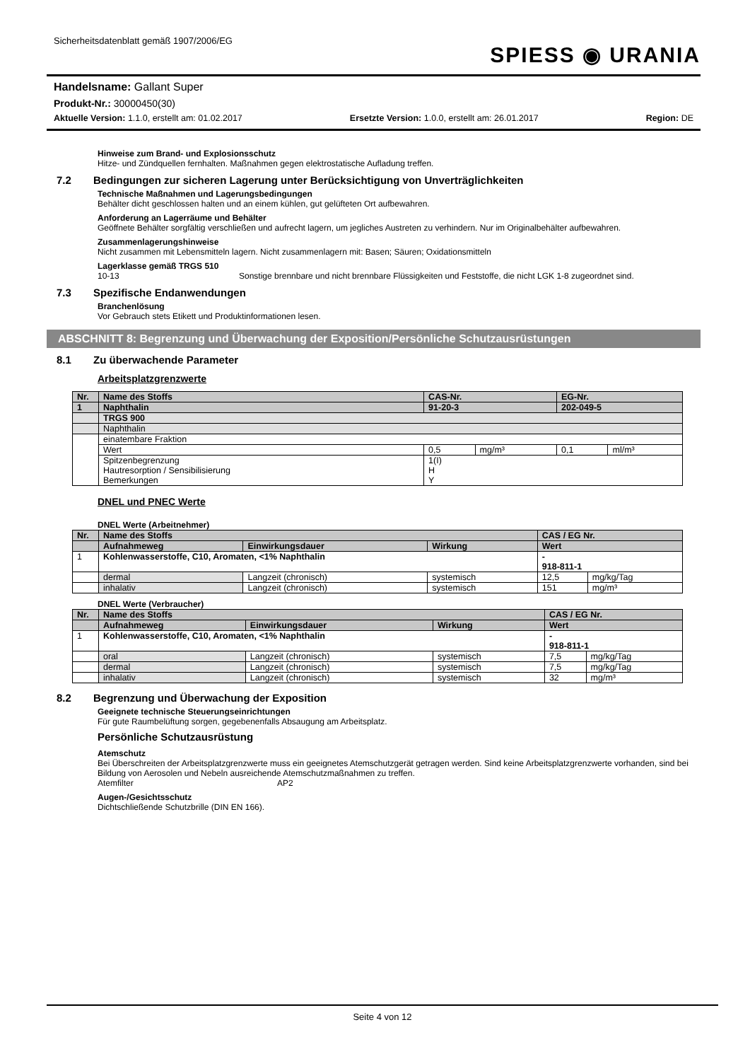Sicherheitsdatenblatt gemäß 1907/2006/EG
SPIESS ◉ URANIA
Handelsname: Gallant Super
Produkt-Nr.: 30000450(30)
Aktuelle Version: 1.1.0, erstellt am: 01.02.2017 Ersetzte Version: 1.0.0, erstellt am: 26.01.2017 Region: DE
Hinweise zum Brand- und Explosionsschutz
Hitze- und Zündquellen fernhalten. Maßnahmen gegen elektrostatische Aufladung treffen.
7.2 Bedingungen zur sicheren Lagerung unter Berücksichtigung von Unverträglichkeiten
Technische Maßnahmen und Lagerungsbedingungen
Behälter dicht geschlossen halten und an einem kühlen, gut gelüfteten Ort aufbewahren.
Anforderung an Lagerräume und Behälter
Geöffnete Behälter sorgfältig verschließen und aufrecht lagern, um jegliches Austreten zu verhindern. Nur im Originalbehälter aufbewahren.
Zusammenlagerungshinweise
Nicht zusammen mit Lebensmitteln lagern. Nicht zusammenlagern mit: Basen; Säuren; Oxidationsmitteln
Lagerklasse gemäß TRGS 510
10-13 Sonstige brennbare und nicht brennbare Flüssigkeiten und Feststoffe, die nicht LGK 1-8 zugeordnet sind.
7.3 Spezifische Endanwendungen
Branchenlösung
Vor Gebrauch stets Etikett und Produktinformationen lesen.
ABSCHNITT 8: Begrenzung und Überwachung der Exposition/Persönliche Schutzausrüstungen
8.1 Zu überwachende Parameter
Arbeitsplatzgrenzwerte
| Nr. | Name des Stoffs | CAS-Nr. | | EG-Nr. | |
| 1 | Naphthalin | 91-20-3 | | 202-049-5 | |
| | TRGS 900 | | | | |
| | Naphthalin | | | | |
| | einatembare Fraktion | | | | |
| | Wert | 0,5 | mg/m³ | 0,1 | ml/m³ |
| | Spitzenbegrenzung Hautresorption / Sensibilisierung Bemerkungen | 1(I) H Y | | | |
DNEL und PNEC Werte
DNEL Werte (Arbeitnehmer)
| Nr. | Name des Stoffs | | | CAS / EG Nr. | |
| | Aufnahmeweg | Einwirkungsdauer | Wirkung | Wert | |
| 1 | Kohlenwasserstoffe, C10, Aromaten, <1% Naphthalin | | | - 918-811-1 | |
| | dermal | Langzeit (chronisch) | systemisch | 12,5 | mg/kg/Tag |
| | inhalativ | Langzeit (chronisch) | systemisch | 151 | mg/m³ |
DNEL Werte (Verbraucher)
| Nr. | Name des Stoffs | | | CAS / EG Nr. | |
| | Aufnahmeweg | Einwirkungsdauer | Wirkung | Wert | |
| 1 | Kohlenwasserstoffe, C10, Aromaten, <1% Naphthalin | | | - 918-811-1 | |
| | oral | Langzeit (chronisch) | systemisch | 7,5 | mg/kg/Tag |
| | dermal | Langzeit (chronisch) | systemisch | 7,5 | mg/kg/Tag |
| | inhalativ | Langzeit (chronisch) | systemisch | 32 | mg/m³ |
8.2 Begrenzung und Überwachung der Exposition
Geeignete technische Steuerungseinrichtungen
Für gute Raumbelüftung sorgen, gegebenenfalls Absaugung am Arbeitsplatz.
Persönliche Schutzausrüstung
Atemschutz
Bei Überschreiten der Arbeitsplatzgrenzwerte muss ein geeignetes Atemschutzgerät getragen werden. Sind keine Arbeitsplatzgrenzwerte vorhanden, sind bei Bildung von Aerosolen und Nebeln ausreichende Atemschutzmaßnahmen zu treffen.
Atemfilter AP2
Augen-/Gesichtsschutz
Dichtschließende Schutzbrille (DIN EN 166).
Seite 4 von 12